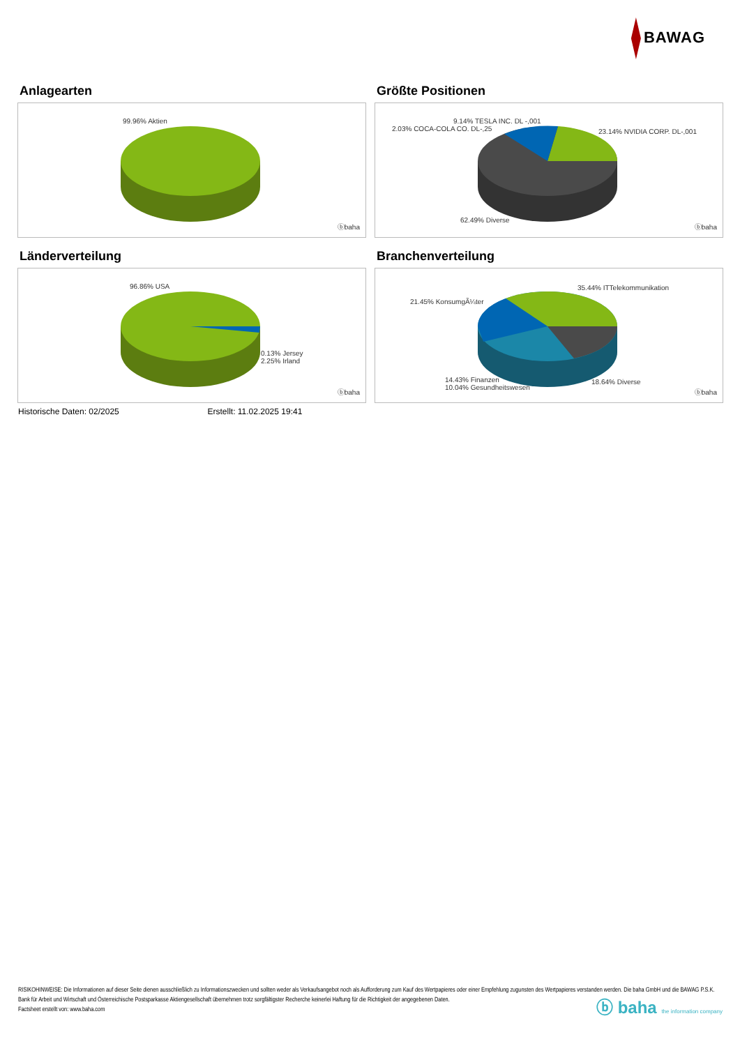BAWAG
Anlagearten
99.96% Aktien
ⓑbaha
Größte Positionen
9.14% TESLA INC. DL -,001
2.03% COCA-COLA CO. DL-,25 23.14% NVIDIA CORP. DL-,001
62.49% Diverse
ⓑbaha
Länderverteilung
96.86% USA
0.13% Jersey
2.25% Irland
ⓑbaha
Branchenverteilung
35.44% ITTelekommunikation
21.45% KonsumgÃ¼ter
14.43% Finanzen
10.04% Gesundheitswesen
18.64% Diverse
ⓑbaha
Historische Daten: 02/2025 Erstellt: 11.02.2025 19:41
RISIKOHINWEISE: Die Informationen auf dieser Seite dienen ausschließlich zu Informationszwecken und sollten weder als Verkaufsangebot noch als Aufforderung zum Kauf des Wertpapieres oder einer Empfehlung zugunsten des Wertpapieres verstanden werden. Die baha GmbH und die BAWAG P.S.K. Bank für Arbeit und Wirtschaft und Österreichische Postsparkasse Aktiengesellschaft übernehmen trotz sorgfältigster Recherche keinerlei Haftung für die Richtigkeit der angegebenen Daten.
Factsheet erstellt von: www.baha.com
ⓑ baha the information company